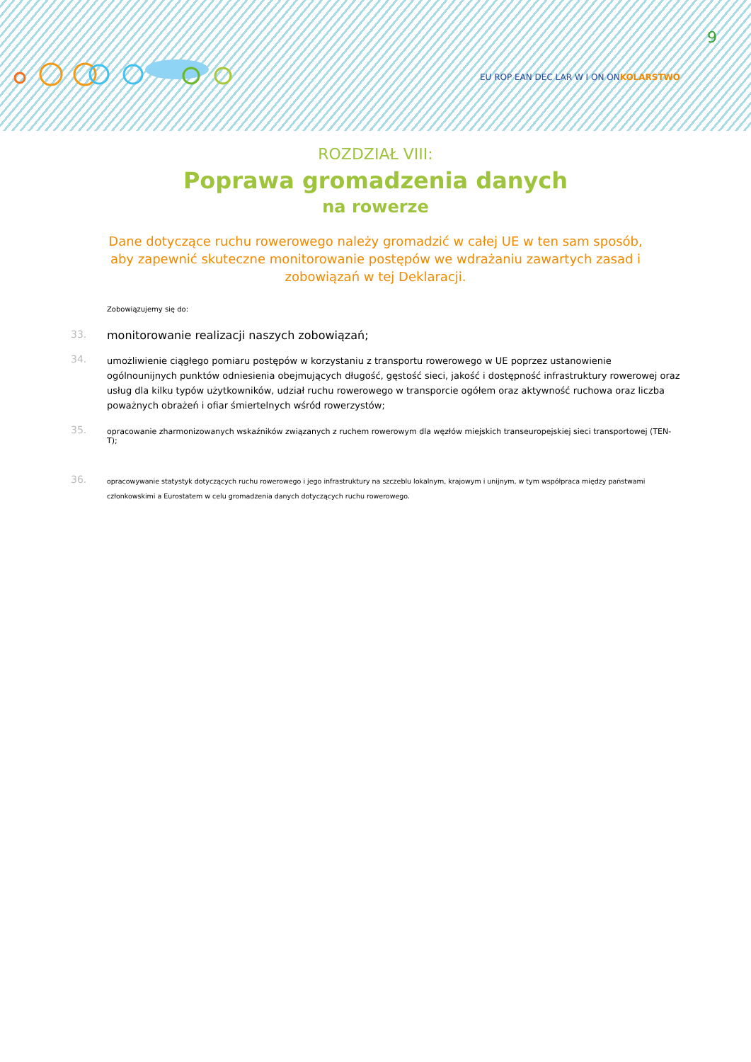9
EU ROP EAN DEC LAR W I ON ONKOLARSTWO
ROZDZIAŁ VIII:
Poprawa gromadzenia danych
na rowerze
Dane dotyczące ruchu rowerowego należy gromadzić w całej UE w ten sam sposób, aby zapewnić skuteczne monitorowanie postępów we wdrażaniu zawartych zasad i zobowiązań w tej Deklaracji.
Zobowiązujemy się do:
33. monitorowanie realizacji naszych zobowiązań;
34.
umożliwienie ciągłego pomiaru postępów w korzystaniu z transportu rowerowego w UE poprzez ustanowienie ogólnounijnych punktów odniesienia obejmujących długość, gęstość sieci, jakość i dostępność infrastruktury rowerowej oraz usług dla kilku typów użytkowników, udział ruchu rowerowego w transporcie ogółem oraz aktywność ruchowa oraz liczba poważnych obrażeń i ofiar śmiertelnych wśród rowerzystów;
35.
opracowanie zharmonizowanych wskaźników związanych z ruchem rowerowym dla węzłów miejskich transeuropejskiej sieci transportowej (TEN-T);
36.
opracowywanie statystyk dotyczących ruchu rowerowego i jego infrastruktury na szczeblu lokalnym, krajowym i unijnym, w tym współpraca między państwami członkowskimi a Eurostatem w celu gromadzenia danych dotyczących ruchu rowerowego.